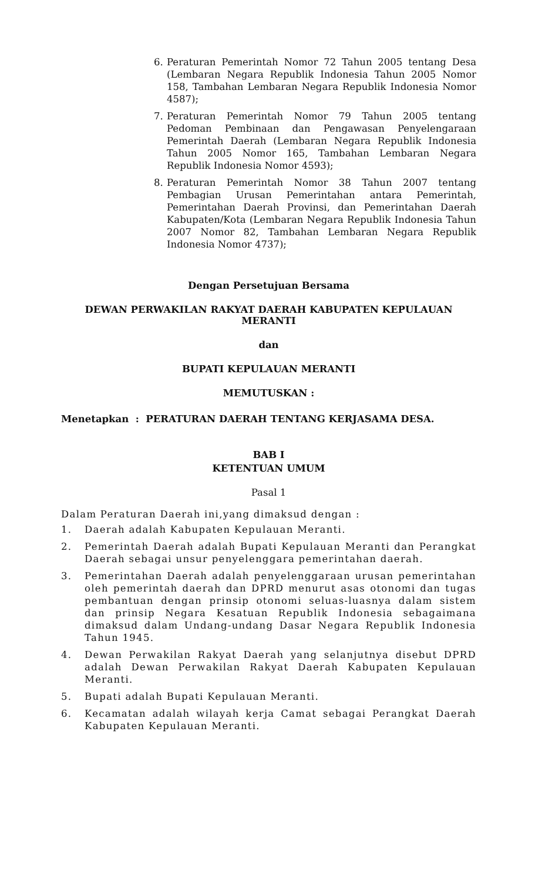6. Peraturan Pemerintah Nomor 72 Tahun 2005 tentang Desa (Lembaran Negara Republik Indonesia Tahun 2005 Nomor 158, Tambahan Lembaran Negara Republik Indonesia Nomor 4587);
7. Peraturan Pemerintah Nomor 79 Tahun 2005 tentang Pedoman Pembinaan dan Pengawasan Penyelengaraan Pemerintah Daerah (Lembaran Negara Republik Indonesia Tahun 2005 Nomor 165, Tambahan Lembaran Negara Republik Indonesia Nomor 4593);
8. Peraturan Pemerintah Nomor 38 Tahun 2007 tentang Pembagian Urusan Pemerintahan antara Pemerintah, Pemerintahan Daerah Provinsi, dan Pemerintahan Daerah Kabupaten/Kota (Lembaran Negara Republik Indonesia Tahun 2007 Nomor 82, Tambahan Lembaran Negara Republik Indonesia Nomor 4737);
Dengan Persetujuan Bersama
DEWAN PERWAKILAN RAKYAT DAERAH KABUPATEN KEPULAUAN MERANTI
dan
BUPATI KEPULAUAN MERANTI
MEMUTUSKAN :
Menetapkan : PERATURAN DAERAH TENTANG KERJASAMA DESA.
BAB I
KETENTUAN UMUM
Pasal 1
Dalam Peraturan Daerah ini,yang dimaksud dengan :
1. Daerah adalah Kabupaten Kepulauan Meranti.
2. Pemerintah Daerah adalah Bupati Kepulauan Meranti dan Perangkat Daerah sebagai unsur penyelenggara pemerintahan daerah.
3. Pemerintahan Daerah adalah penyelenggaraan urusan pemerintahan oleh pemerintah daerah dan DPRD menurut asas otonomi dan tugas pembantuan dengan prinsip otonomi seluas-luasnya dalam sistem dan prinsip Negara Kesatuan Republik Indonesia sebagaimana dimaksud dalam Undang-undang Dasar Negara Republik Indonesia Tahun 1945.
4. Dewan Perwakilan Rakyat Daerah yang selanjutnya disebut DPRD adalah Dewan Perwakilan Rakyat Daerah Kabupaten Kepulauan Meranti.
5. Bupati adalah Bupati Kepulauan Meranti.
6. Kecamatan adalah wilayah kerja Camat sebagai Perangkat Daerah Kabupaten Kepulauan Meranti.